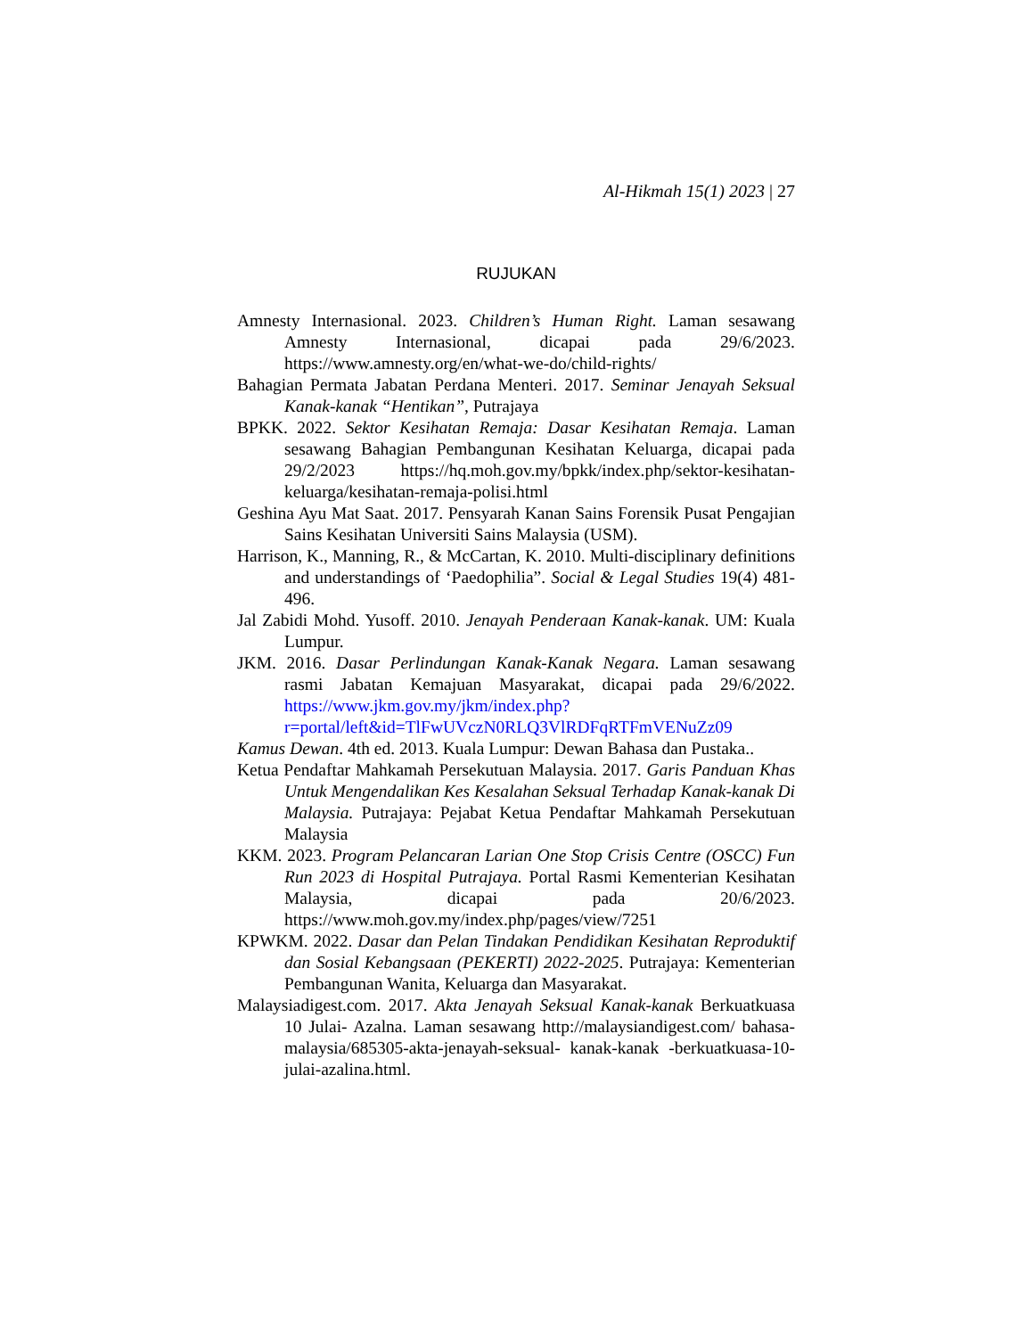Al-Hikmah 15(1) 2023 | 27
RUJUKAN
Amnesty Internasional. 2023. Children’s Human Right. Laman sesawang Amnesty Internasional, dicapai pada 29/6/2023. https://www.amnesty.org/en/what-we-do/child-rights/
Bahagian Permata Jabatan Perdana Menteri. 2017. Seminar Jenayah Seksual Kanak-kanak “Hentikan”, Putrajaya
BPKK. 2022. Sektor Kesihatan Remaja: Dasar Kesihatan Remaja. Laman sesawang Bahagian Pembangunan Kesihatan Keluarga, dicapai pada 29/2/2023 https://hq.moh.gov.my/bpkk/index.php/sektor-kesihatan-keluarga/kesihatan-remaja-polisi.html
Geshina Ayu Mat Saat. 2017. Pensyarah Kanan Sains Forensik Pusat Pengajian Sains Kesihatan Universiti Sains Malaysia (USM).
Harrison, K., Manning, R., & McCartan, K. 2010. Multi-disciplinary definitions and understandings of ‘Paedophilia”. Social & Legal Studies 19(4) 481-496.
Jal Zabidi Mohd. Yusoff. 2010. Jenayah Penderaan Kanak-kanak. UM: Kuala Lumpur.
JKM. 2016. Dasar Perlindungan Kanak-Kanak Negara. Laman sesawang rasmi Jabatan Kemajuan Masyarakat, dicapai pada 29/6/2022. https://www.jkm.gov.my/jkm/index.php?r=portal/left&id=TlFwUVczN0RLQ3VlRDFqRTFmVENuZz09
Kamus Dewan. 4th ed. 2013. Kuala Lumpur: Dewan Bahasa dan Pustaka..
Ketua Pendaftar Mahkamah Persekutuan Malaysia. 2017. Garis Panduan Khas Untuk Mengendalikan Kes Kesalahan Seksual Terhadap Kanak-kanak Di Malaysia. Putrajaya: Pejabat Ketua Pendaftar Mahkamah Persekutuan Malaysia
KKM. 2023. Program Pelancaran Larian One Stop Crisis Centre (OSCC) Fun Run 2023 di Hospital Putrajaya. Portal Rasmi Kementerian Kesihatan Malaysia, dicapai pada 20/6/2023. https://www.moh.gov.my/index.php/pages/view/7251
KPWKM. 2022. Dasar dan Pelan Tindakan Pendidikan Kesihatan Reproduktif dan Sosial Kebangsaan (PEKERTI) 2022-2025. Putrajaya: Kementerian Pembangunan Wanita, Keluarga dan Masyarakat.
Malaysiadigest.com. 2017. Akta Jenayah Seksual Kanak-kanak Berkuatkuasa 10 Julai- Azalna. Laman sesawang http://malaysiandigest.com/ bahasa- malaysia/685305-akta-jenayah-seksual- kanak-kanak -berkuatkuasa-10-julai-azalina.html.